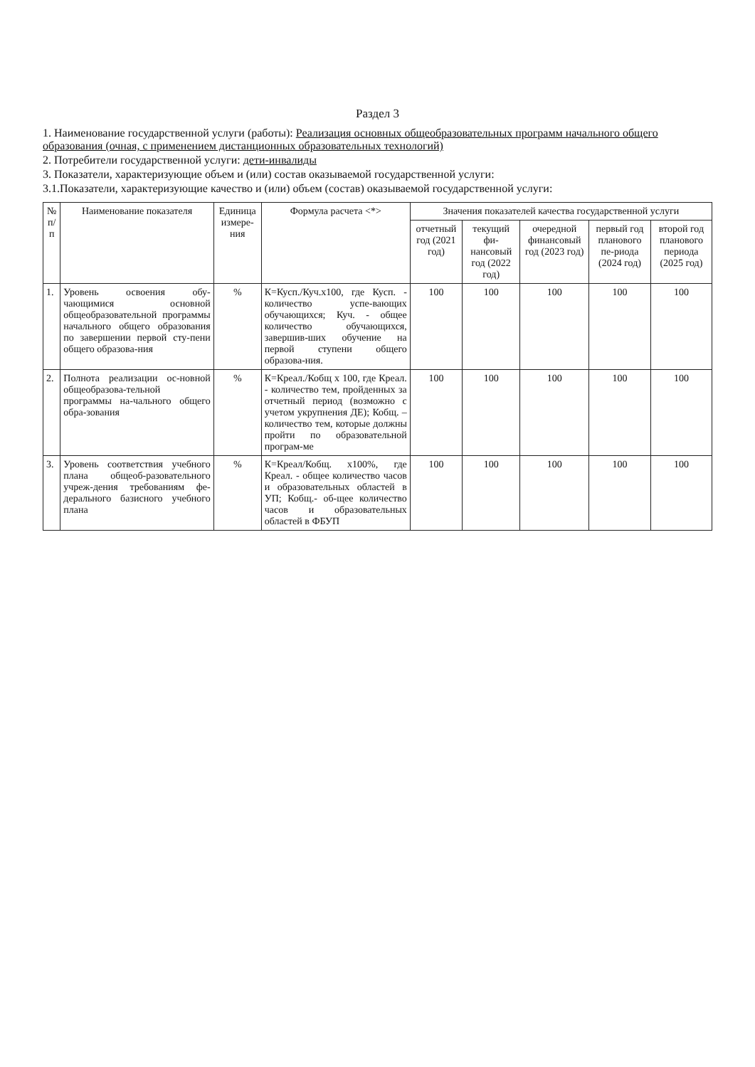Раздел 3
1. Наименование государственной услуги (работы): Реализация основных общеобразовательных программ начального общего образования (очная, с применением дистанционных образовательных технологий)
2. Потребители государственной услуги: дети-инвалиды
3. Показатели, характеризующие объем и (или) состав оказываемой государственной услуги:
3.1.Показатели, характеризующие качество и (или) объем (состав) оказываемой государственной услуги:
| № п/п | Наименование показателя | Единица измере-ния | Формула расчета <*> | Значения показателей качества государственной услуги | | | | |
| --- | --- | --- | --- | --- | --- | --- | --- | --- |
| | | | | отчетный год (2021 год) | текущий фи-нансовый год (2022 год) | очередной финансовый год (2023 год) | первый год планового пе-риода (2024 год) | второй год планового периода (2025 год) |
| 1. | Уровень освоения обу-чающимися основной общеобразовательной программы начального общего образования по завершении первой сту-пени общего образова-ния | % | К=Кусп./Куч.х100, где Кусп. - количество успе-вающих обучающихся; Куч. - общее количество обучающихся, завершив-ших обучение на первой ступени общего образова-ния. | 100 | 100 | 100 | 100 | 100 |
| 2. | Полнота реализации ос-новной общеобразова-тельной программы на-чального общего обра-зования | % | К=Креал./Кобщ х 100, где Креал. - количество тем, пройденных за отчетный период (возможно с учетом укрупнения ДЕ); Кобщ. – количество тем, которые должны пройти по образовательной програм-ме | 100 | 100 | 100 | 100 | 100 |
| 3. | Уровень соответствия учебного плана общеоб-разовательного учреж-дения требованиям фе-дерального базисного учебного плана | % | К=Креал/Кобщ. х100%, где Креал. - общее количество часов и образовательных областей в УП; Кобщ.- об-щее количество часов и образовательных областей в ФБУП | 100 | 100 | 100 | 100 | 100 |